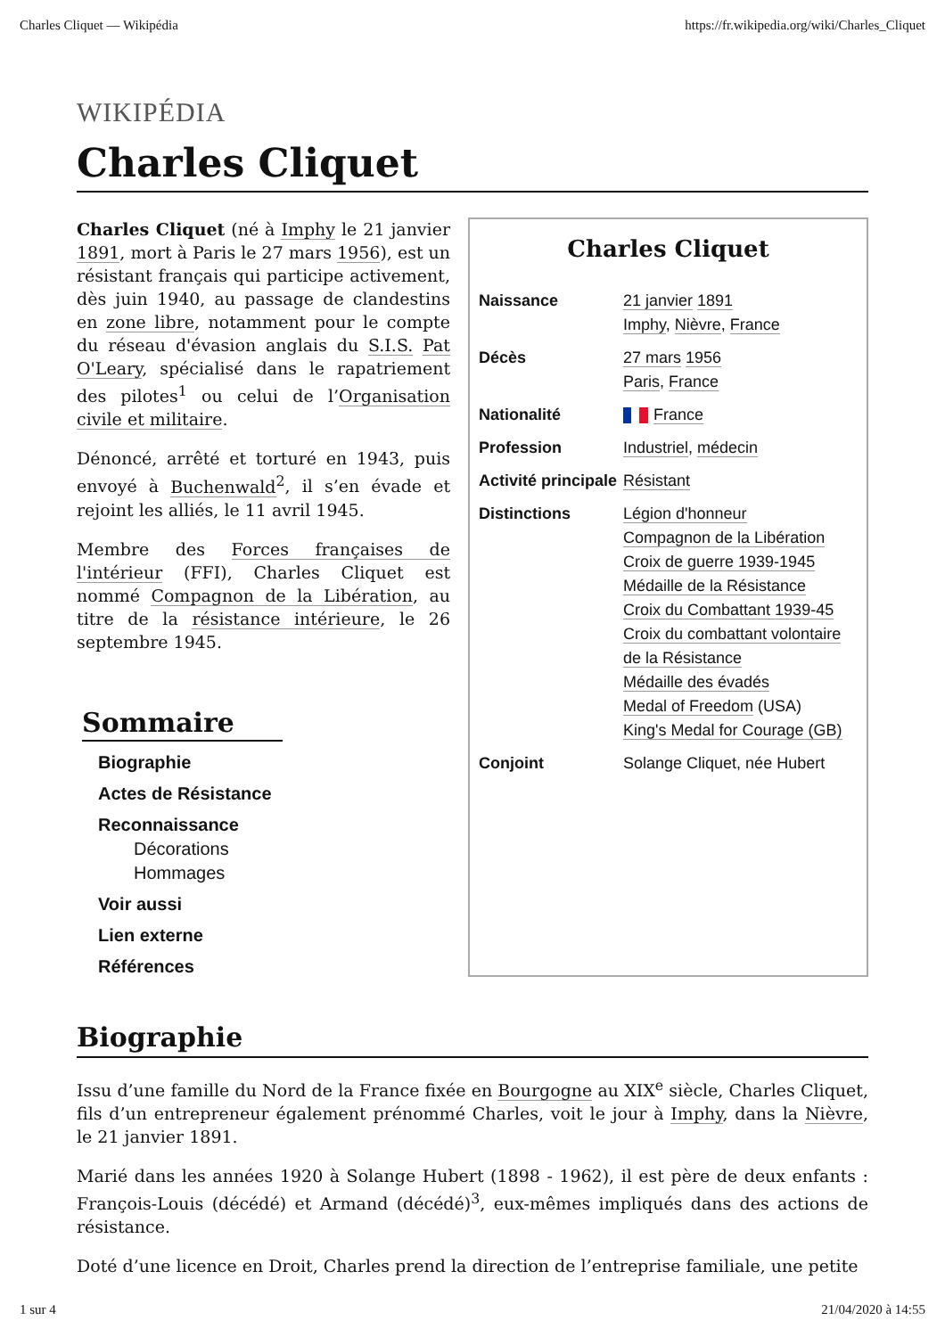Charles Cliquet — Wikipédia https://fr.wikipedia.org/wiki/Charles_Cliquet
WIKIPÉDIA
Charles Cliquet
Charles Cliquet (né à Imphy le 21 janvier 1891, mort à Paris le 27 mars 1956), est un résistant français qui participe activement, dès juin 1940, au passage de clandestins en zone libre, notamment pour le compte du réseau d'évasion anglais du S.I.S. Pat O'Leary, spécialisé dans le rapatriement des pilotes<sup>1</sup> ou celui de l’Organisation civile et militaire.
Dénoncé, arrêté et torturé en 1943, puis envoyé à Buchenwald<sup>2</sup>, il s’en évade et rejoint les alliés, le 11 avril 1945.
Membre des Forces françaises de l'intérieur (FFI), Charles Cliquet est nommé Compagnon de la Libération, au titre de la résistance intérieure, le 26 septembre 1945.
Sommaire
Biographie
Actes de Résistance
Reconnaissance
Décorations
Hommages
Voir aussi
Lien externe
Références
Charles Cliquet
| Naissance | 21 janvier 1891 Imphy , Nièvre , France |
| Décès | 27 mars 1956 Paris , France |
| Nationalité | France |
| Profession | Industriel , médecin |
| Activité principale | Résistant |
| Distinctions | Légion d'honneur Compagnon de la Libération Croix de guerre 1939-1945 Médaille de la Résistance Croix du Combattant 1939-45 Croix du combattant volontaire de la Résistance Médaille des évadés Medal of Freedom (USA) King's Medal for Courage (GB) |
| Conjoint | Solange Cliquet, née Hubert |
Biographie
Issu d’une famille du Nord de la France fixée en Bourgogne au XIX<sup>e</sup> siècle, Charles Cliquet, fils d’un entrepreneur également prénommé Charles, voit le jour à Imphy, dans la Nièvre, le 21 janvier 1891.
Marié dans les années 1920 à Solange Hubert (1898 - 1962), il est père de deux enfants : François-Louis (décédé) et Armand (décédé)<sup>3</sup>, eux-mêmes impliqués dans des actions de résistance.
Doté d’une licence en Droit, Charles prend la direction de l’entreprise familiale, une petite
1 sur 4 21/04/2020 à 14:55